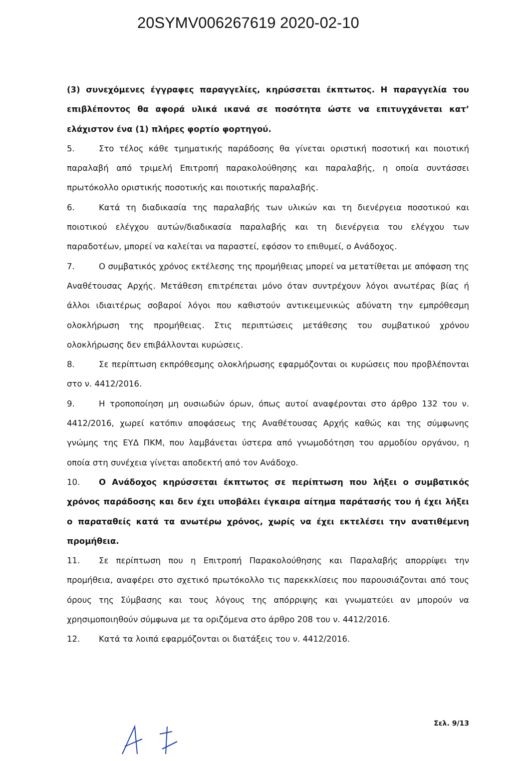20SYMV006267619 2020-02-10
(3) συνεχόμενες έγγραφες παραγγελίες, κηρύσσεται έκπτωτος. Η παραγγελία του επιβλέποντος θα αφορά υλικά ικανά σε ποσότητα ώστε να επιτυγχάνεται κατ’ ελάχιστον ένα (1) πλήρες φορτίο φορτηγού.
5. Στο τέλος κάθε τμηματικής παράδοσης θα γίνεται οριστική ποσοτική και ποιοτική παραλαβή από τριμελή Επιτροπή παρακολούθησης και παραλαβής, η οποία συντάσσει πρωτόκολλο οριστικής ποσοτικής και ποιοτικής παραλαβής.
6. Κατά τη διαδικασία της παραλαβής των υλικών και τη διενέργεια ποσοτικού και ποιοτικού ελέγχου αυτών/διαδικασία παραλαβής και τη διενέργεια του ελέγχου των παραδοτέων, μπορεί να καλείται να παραστεί, εφόσον το επιθυμεί, ο Ανάδοχος.
7. Ο συμβατικός χρόνος εκτέλεσης της προμήθειας μπορεί να μετατίθεται με απόφαση της Αναθέτουσας Αρχής. Μετάθεση επιτρέπεται μόνο όταν συντρέχουν λόγοι ανωτέρας βίας ή άλλοι ιδιαιτέρως σοβαροί λόγοι που καθιστούν αντικειμενικώς αδύνατη την εμπρόθεσμη ολοκλήρωση της προμήθειας. Στις περιπτώσεις μετάθεσης του συμβατικού χρόνου ολοκλήρωσης δεν επιβάλλονται κυρώσεις.
8. Σε περίπτωση εκπρόθεσμης ολοκλήρωσης εφαρμόζονται οι κυρώσεις που προβλέπονται στο ν. 4412/2016.
9. Η τροποποίηση μη ουσιωδών όρων, όπως αυτοί αναφέρονται στο άρθρο 132 του ν. 4412/2016, χωρεί κατόπιν αποφάσεως της Αναθέτουσας Αρχής καθώς και της σύμφωνης γνώμης της ΕΥΔ ΠΚΜ, που λαμβάνεται ύστερα από γνωμοδότηση του αρμοδίου οργάνου, η οποία στη συνέχεια γίνεται αποδεκτή από τον Ανάδοχο.
10. Ο Ανάδοχος κηρύσσεται έκπτωτος σε περίπτωση που λήξει ο συμβατικός χρόνος παράδοσης και δεν έχει υποβάλει έγκαιρα αίτημα παράτασής του ή έχει λήξει ο παραταθείς κατά τα ανωτέρω χρόνος, χωρίς να έχει εκτελέσει την ανατιθέμενη προμήθεια.
11. Σε περίπτωση που η Επιτροπή Παρακολούθησης και Παραλαβής απορρίψει την προμήθεια, αναφέρει στο σχετικό πρωτόκολλο τις παρεκκλίσεις που παρουσιάζονται από τους όρους της Σύμβασης και τους λόγους της απόρριψης και γνωματεύει αν μπορούν να χρησιμοποιηθούν σύμφωνα με τα οριζόμενα στο άρθρο 208 του ν. 4412/2016.
12. Κατά τα λοιπά εφαρμόζονται οι διατάξεις του ν. 4412/2016.
Σελ. 9/13